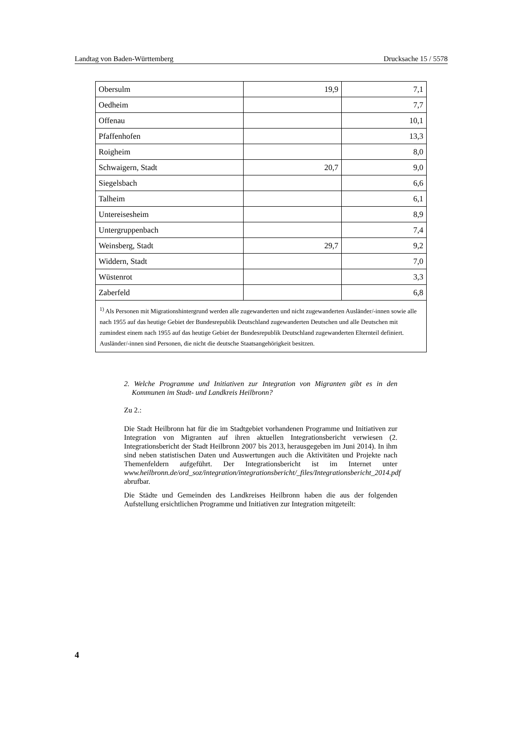Landtag von Baden-Württemberg Drucksache 15 / 5578
| Obersulm | 19,9 | 7,1 |
| Oedheim | | 7,7 |
| Offenau | | 10,1 |
| Pfaffenhofen | | 13,3 |
| Roigheim | | 8,0 |
| Schwaigern, Stadt | 20,7 | 9,0 |
| Siegelsbach | | 6,6 |
| Talheim | | 6,1 |
| Untereisesheim | | 8,9 |
| Untergruppenbach | | 7,4 |
| Weinsberg, Stadt | 29,7 | 9,2 |
| Widdern, Stadt | | 7,0 |
| Wüstenrot | | 3,3 |
| Zaberfeld | | 6,8 |
| <sup>1)</sup> Als Personen mit Migrationshintergrund werden alle zugewanderten und nicht zugewanderten Ausländer/-innen sowie alle nach 1955 auf das heutige Gebiet der Bundesrepublik Deutschland zugewanderten Deutschen und alle Deutschen mit zumindest einem nach 1955 auf das heutige Gebiet der Bundesrepublik Deutschland zugewanderten Elternteil definiert. Ausländer/-innen sind Personen, die nicht die deutsche Staatsangehörigkeit besitzen. | | |
2. Welche Programme und Initiativen zur Integration von Migranten gibt es in den Kommunen im Stadt- und Landkreis Heilbronn?
Zu 2.:
Die Stadt Heilbronn hat für die im Stadtgebiet vorhandenen Programme und Initiativen zur Integration von Migranten auf ihren aktuellen Integrationsbericht verwiesen (2. Integrationsbericht der Stadt Heilbronn 2007 bis 2013, herausgegeben im Juni 2014). In ihm sind neben statistischen Daten und Auswertungen auch die Aktivitäten und Projekte nach Themenfeldern aufgeführt. Der Integrationsbericht ist im Internet unter www.heilbronn.de/ord_soz/integration/integrationsbericht/_files/Integrationsbericht_2014.pdf abrufbar.
Die Städte und Gemeinden des Landkreises Heilbronn haben die aus der folgenden Aufstellung ersichtlichen Programme und Initiativen zur Integration mitgeteilt:
4